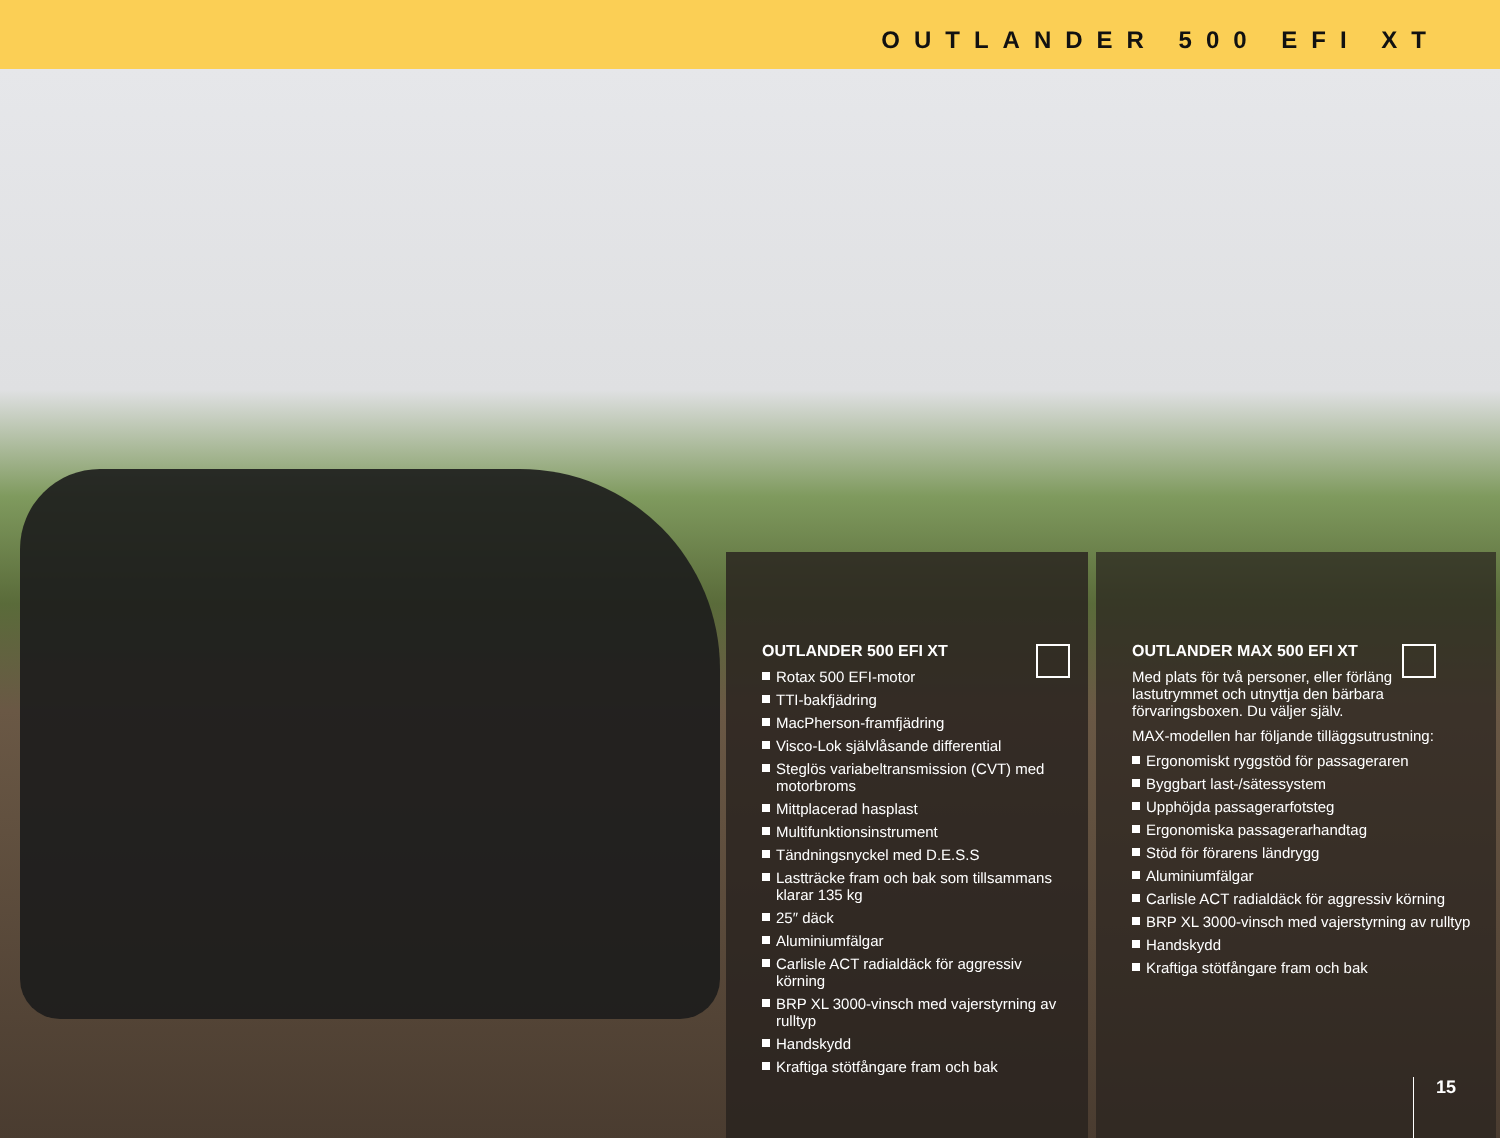OUTLANDER 500 EFI XT
OUTLANDER 500 EFI XT
Rotax 500 EFI-motor
TTI-bakfjädring
MacPherson-framfjädring
Visco-Lok självlåsande differential
Steglös variabeltransmission (CVT) med motorbroms
Mittplacerad hasplast
Multifunktionsinstrument
Tändningsnyckel med D.E.S.S
Lastträcke fram och bak som tillsammans klarar 135 kg
25″ däck
Aluminiumfälgar
Carlisle ACT radialdäck för aggressiv körning
BRP XL 3000-vinsch med vajerstyrning av rulltyp
Handskydd
Kraftiga stötfångare fram och bak
OUTLANDER MAX 500 EFI XT
Med plats för två personer, eller förläng lastutrymmet och utnyttja den bärbara förvaringsboxen. Du väljer själv.
MAX-modellen har följande tilläggsutrustning:
Ergonomiskt ryggstöd för passageraren
Byggbart last-/sätessystem
Upphöjda passagerarfotsteg
Ergonomiska passagerarhandtag
Stöd för förarens ländrygg
Aluminiumfälgar
Carlisle ACT radialdäck för aggressiv körning
BRP XL 3000-vinsch med vajerstyrning av rulltyp
Handskydd
Kraftiga stötfångare fram och bak
15